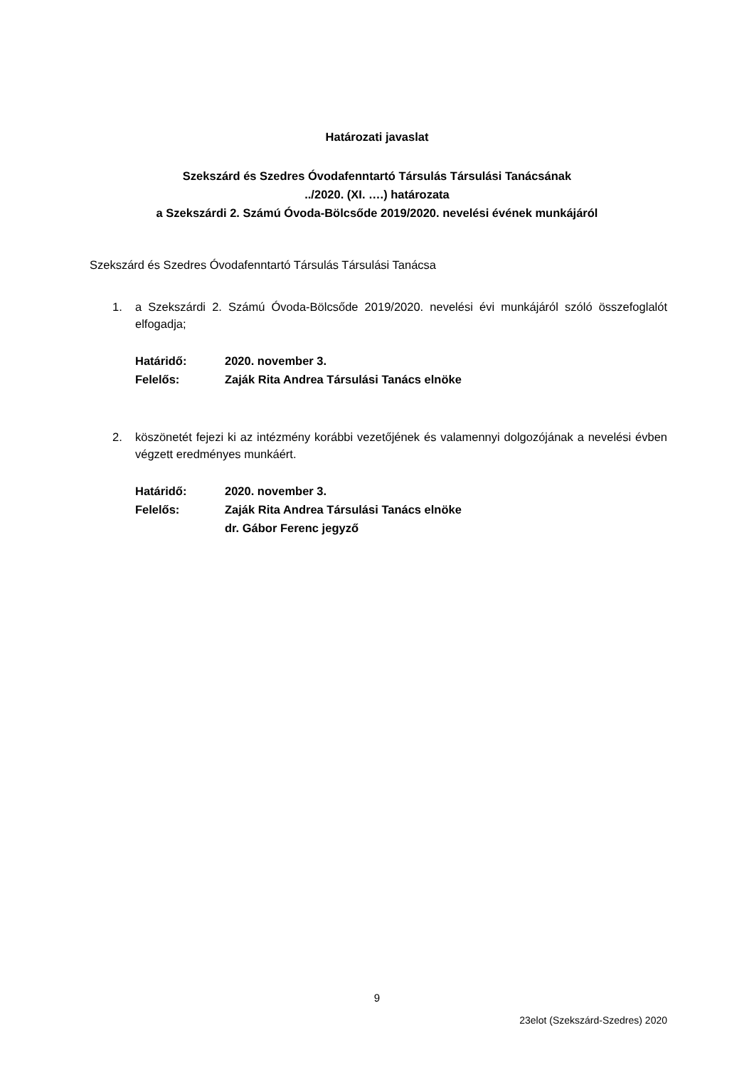Határozati javaslat
Szekszárd és Szedres Óvodafenntartó Társulás Társulási Tanácsának
../2020. (XI. ….) határozata
a Szekszárdi 2. Számú Óvoda-Bölcsőde 2019/2020. nevelési évének munkájáról
Szekszárd és Szedres Óvodafenntartó Társulás Társulási Tanácsa
1. a Szekszárdi 2. Számú Óvoda-Bölcsőde 2019/2020. nevelési évi munkájáról szóló összefoglalót elfogadja;
Határidő: 2020. november 3.
Felelős: Zaják Rita Andrea Társulási Tanács elnöke
2. köszönetét fejezi ki az intézmény korábbi vezetőjének és valamennyi dolgozójának a nevelési évben végzett eredményes munkáért.
Határidő: 2020. november 3.
Felelős: Zaják Rita Andrea Társulási Tanács elnöke
dr. Gábor Ferenc jegyző
9
23elot (Szekszárd-Szedres) 2020